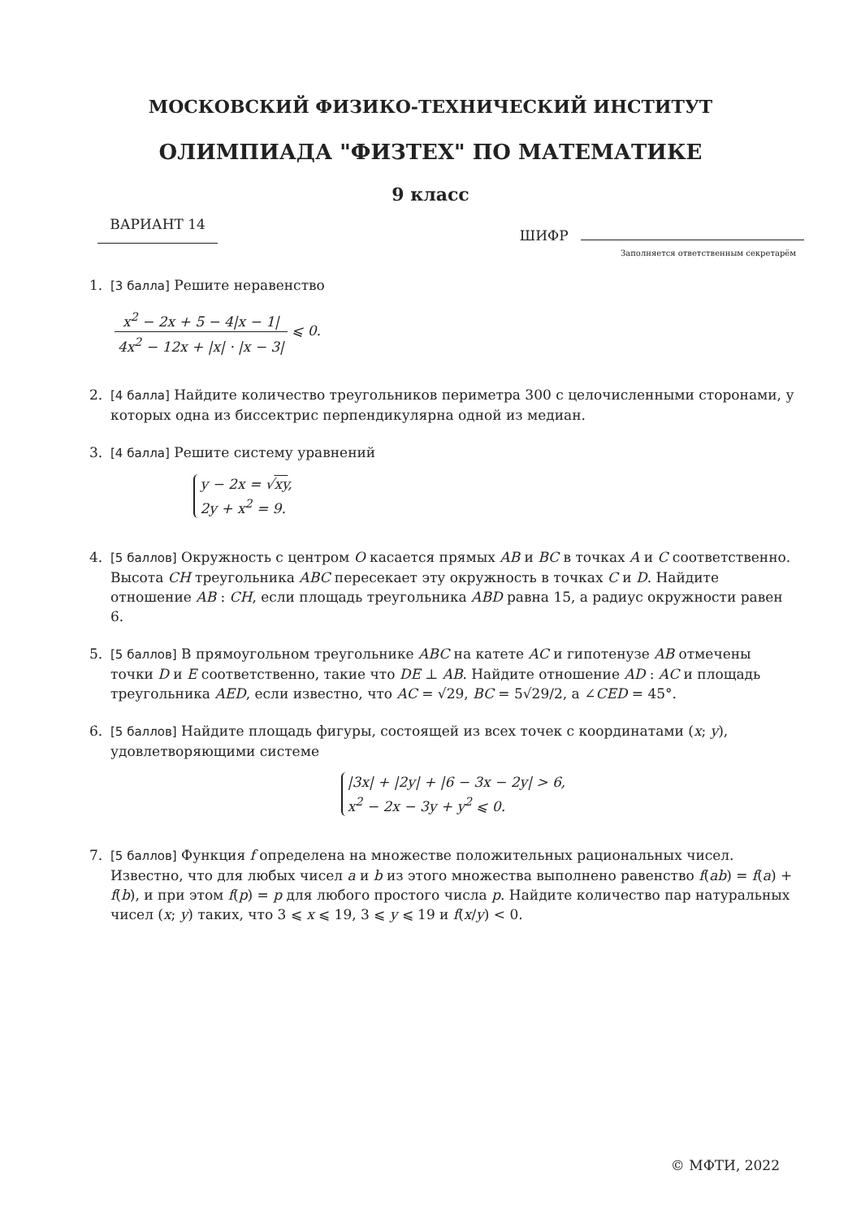МОСКОВСКИЙ ФИЗИКО-ТЕХНИЧЕСКИЙ ИНСТИТУТ
ОЛИМПИАДА "ФИЗТЕХ" ПО МАТЕМАТИКЕ
9 класс
ВАРИАНТ 14
ШИФР
Заполняется ответственным секретарём
1. [3 балла] Решите неравенство
x<sup>2</sup> − 2x + 5 − 4|x − 1| 4x<sup>2</sup> − 12x + |x| · |x − 3| ⩽ 0.
2. [4 балла] Найдите количество треугольников периметра 300 с целочисленными сторонами, у которых одна из биссектрис перпендикулярна одной из медиан.
3. [4 балла] Решите систему уравнений
y − 2x = √xy,
2y + x<sup>2</sup> = 9.
4. [5 баллов] Окружность с центром O касается прямых AB и BC в точках A и C соответственно. Высота CH треугольника ABC пересекает эту окружность в точках C и D. Найдите отношение AB : CH, если площадь треугольника ABD равна 15, а радиус окружности равен 6.
5. [5 баллов] В прямоугольном треугольнике ABC на катете AC и гипотенузе AB отмечены точки D и E соответственно, такие что DE ⊥ AB. Найдите отношение AD : AC и площадь треугольника AED, если известно, что AC = √29, BC = 5√29/2, а ∠CED = 45°.
6. [5 баллов] Найдите площадь фигуры, состоящей из всех точек с координатами (x; y), удовлетворяющими системе
|3x| + |2y| + |6 − 3x − 2y| > 6,
x<sup>2</sup> − 2x − 3y + y<sup>2</sup> ⩽ 0.
7. [5 баллов] Функция f определена на множестве положительных рациональных чисел. Известно, что для любых чисел a и b из этого множества выполнено равенство f(ab) = f(a) + f(b), и при этом f(p) = p для любого простого числа p. Найдите количество пар натуральных чисел (x; y) таких, что 3 ⩽ x ⩽ 19, 3 ⩽ y ⩽ 19 и f(x/y) < 0.
© МФТИ, 2022